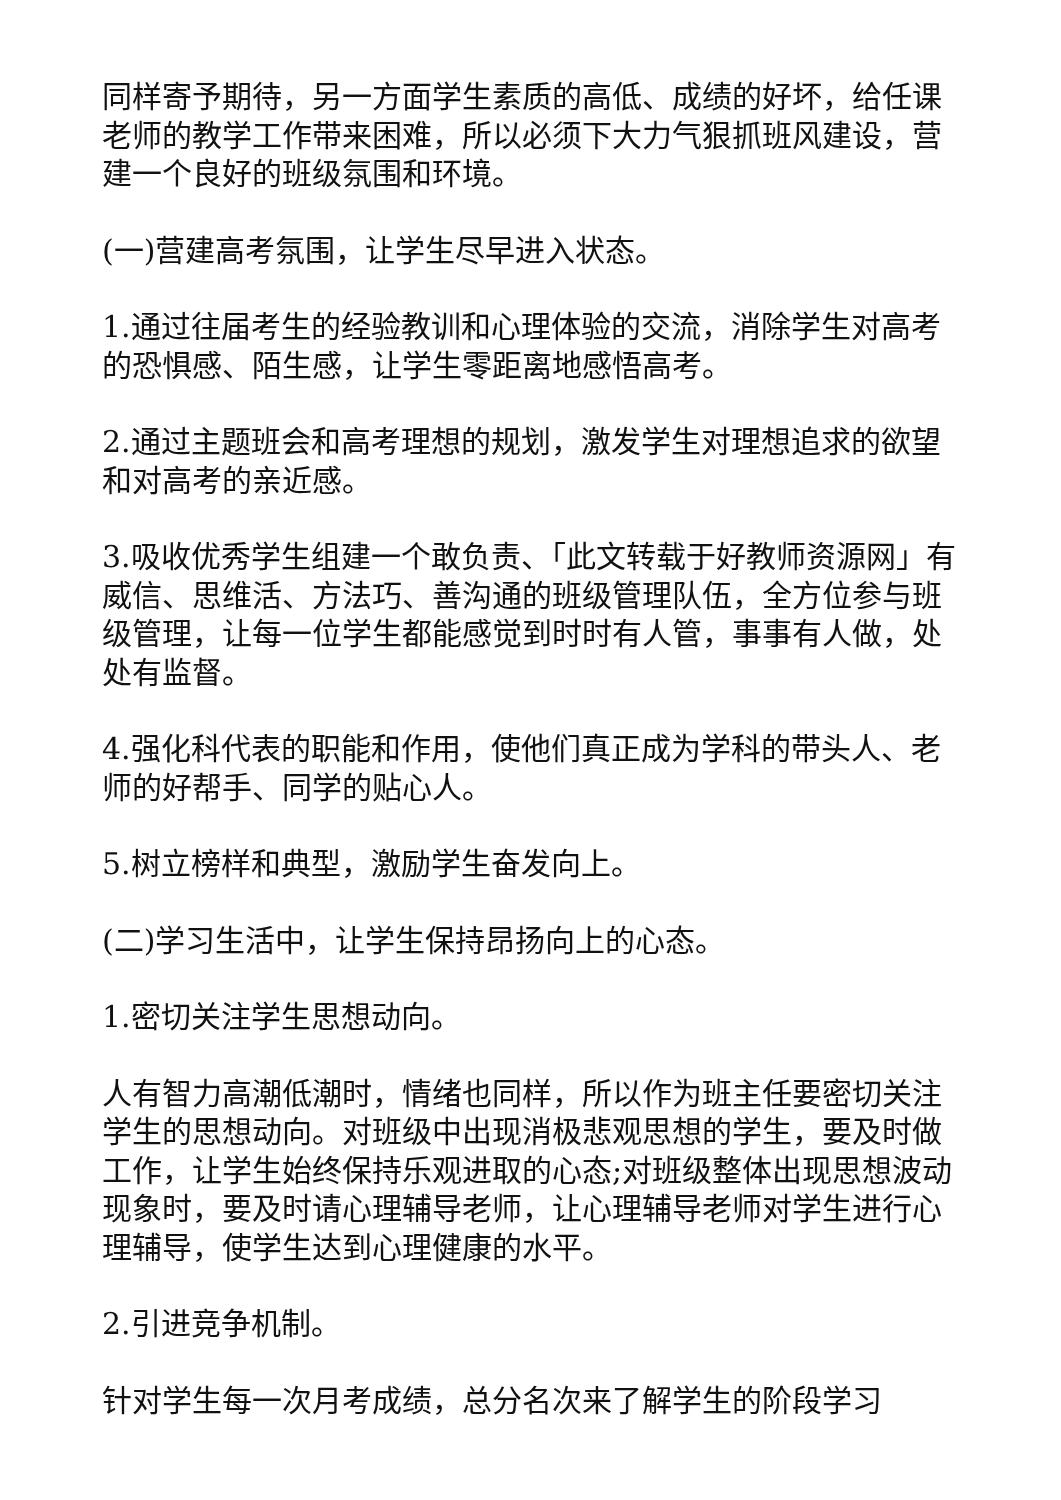同样寄予期待，另一方面学生素质的高低、成绩的好坏，给任课老师的教学工作带来困难，所以必须下大力气狠抓班风建设，营建一个良好的班级氛围和环境。
(一)营建高考氛围，让学生尽早进入状态。
1.通过往届考生的经验教训和心理体验的交流，消除学生对高考的恐惧感、陌生感，让学生零距离地感悟高考。
2.通过主题班会和高考理想的规划，激发学生对理想追求的欲望和对高考的亲近感。
3.吸收优秀学生组建一个敢负责、「此文转载于好教师资源网」有威信、思维活、方法巧、善沟通的班级管理队伍，全方位参与班级管理，让每一位学生都能感觉到时时有人管，事事有人做，处处有监督。
4.强化科代表的职能和作用，使他们真正成为学科的带头人、老师的好帮手、同学的贴心人。
5.树立榜样和典型，激励学生奋发向上。
(二)学习生活中，让学生保持昂扬向上的心态。
1.密切关注学生思想动向。
人有智力高潮低潮时，情绪也同样，所以作为班主任要密切关注学生的思想动向。对班级中出现消极悲观思想的学生，要及时做工作，让学生始终保持乐观进取的心态;对班级整体出现思想波动现象时，要及时请心理辅导老师，让心理辅导老师对学生进行心理辅导，使学生达到心理健康的水平。
2.引进竞争机制。
针对学生每一次月考成绩，总分名次来了解学生的阶段学习